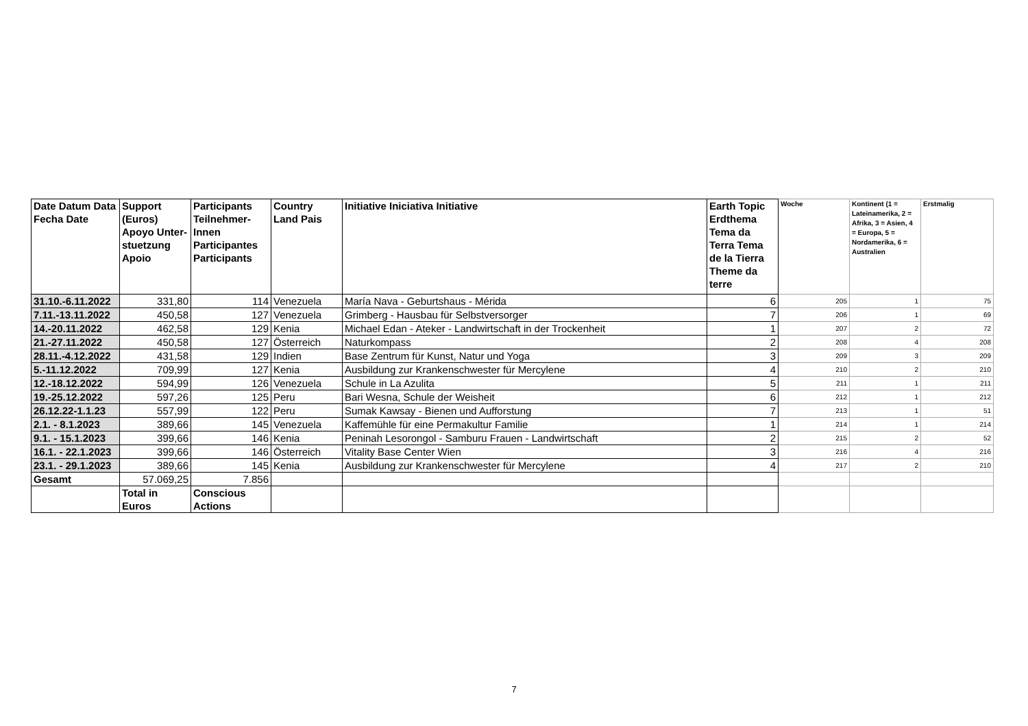| Date Datum Data Fecha Date | Support (Euros) Apoyo Unter-stuetzung Apoio | Participants Teilnehmer-Innen Participantes Participants | Country Land Pais | Initiative Iniciativa Initiative | Earth Topic Erdthema Tema da Terra Tema de la Tierra Theme da terre | Woche | Kontinent (1 = Lateinamerika, 2 = Afrika, 3 = Asien, 4 = Europa, 5 = Nordamerika, 6 = Australien | Erstmalig |
| --- | --- | --- | --- | --- | --- | --- | --- | --- |
| 31.10.-6.11.2022 | 331,80 | 114 | Venezuela | María Nava - Geburtshaus - Mérida | 6 | 205 | 1 | 75 |
| 7.11.-13.11.2022 | 450,58 | 127 | Venezuela | Grimberg - Hausbau für Selbstversorger | 7 | 206 | 1 | 69 |
| 14.-20.11.2022 | 462,58 | 129 | Kenia | Michael Edan - Ateker - Landwirtschaft in der Trockenheit | 1 | 207 | 2 | 72 |
| 21.-27.11.2022 | 450,58 | 127 | Österreich | Naturkompass | 2 | 208 | 4 | 208 |
| 28.11.-4.12.2022 | 431,58 | 129 | Indien | Base Zentrum für Kunst, Natur und Yoga | 3 | 209 | 3 | 209 |
| 5.-11.12.2022 | 709,99 | 127 | Kenia | Ausbildung zur Krankenschwester für Mercylene | 4 | 210 | 2 | 210 |
| 12.-18.12.2022 | 594,99 | 126 | Venezuela | Schule in La Azulita | 5 | 211 | 1 | 211 |
| 19.-25.12.2022 | 597,26 | 125 | Peru | Bari Wesna, Schule der Weisheit | 6 | 212 | 1 | 212 |
| 26.12.22-1.1.23 | 557,99 | 122 | Peru | Sumak Kawsay - Bienen und Aufforstung | 7 | 213 | 1 | 51 |
| 2.1. - 8.1.2023 | 389,66 | 145 | Venezuela | Kaffemühle für eine Permakultur Familie | 1 | 214 | 1 | 214 |
| 9.1. - 15.1.2023 | 399,66 | 146 | Kenia | Peninah Lesorongol - Samburu Frauen - Landwirtschaft | 2 | 215 | 2 | 52 |
| 16.1. - 22.1.2023 | 399,66 | 146 | Österreich | Vitality Base Center Wien | 3 | 216 | 4 | 216 |
| 23.1. - 29.1.2023 | 389,66 | 145 | Kenia | Ausbildung zur Krankenschwester für Mercylene | 4 | 217 | 2 | 210 |
| Gesamt | 57.069,25 | 7.856 | | | | | | |
| | Total in Euros | Conscious Actions | | | | | | |
7